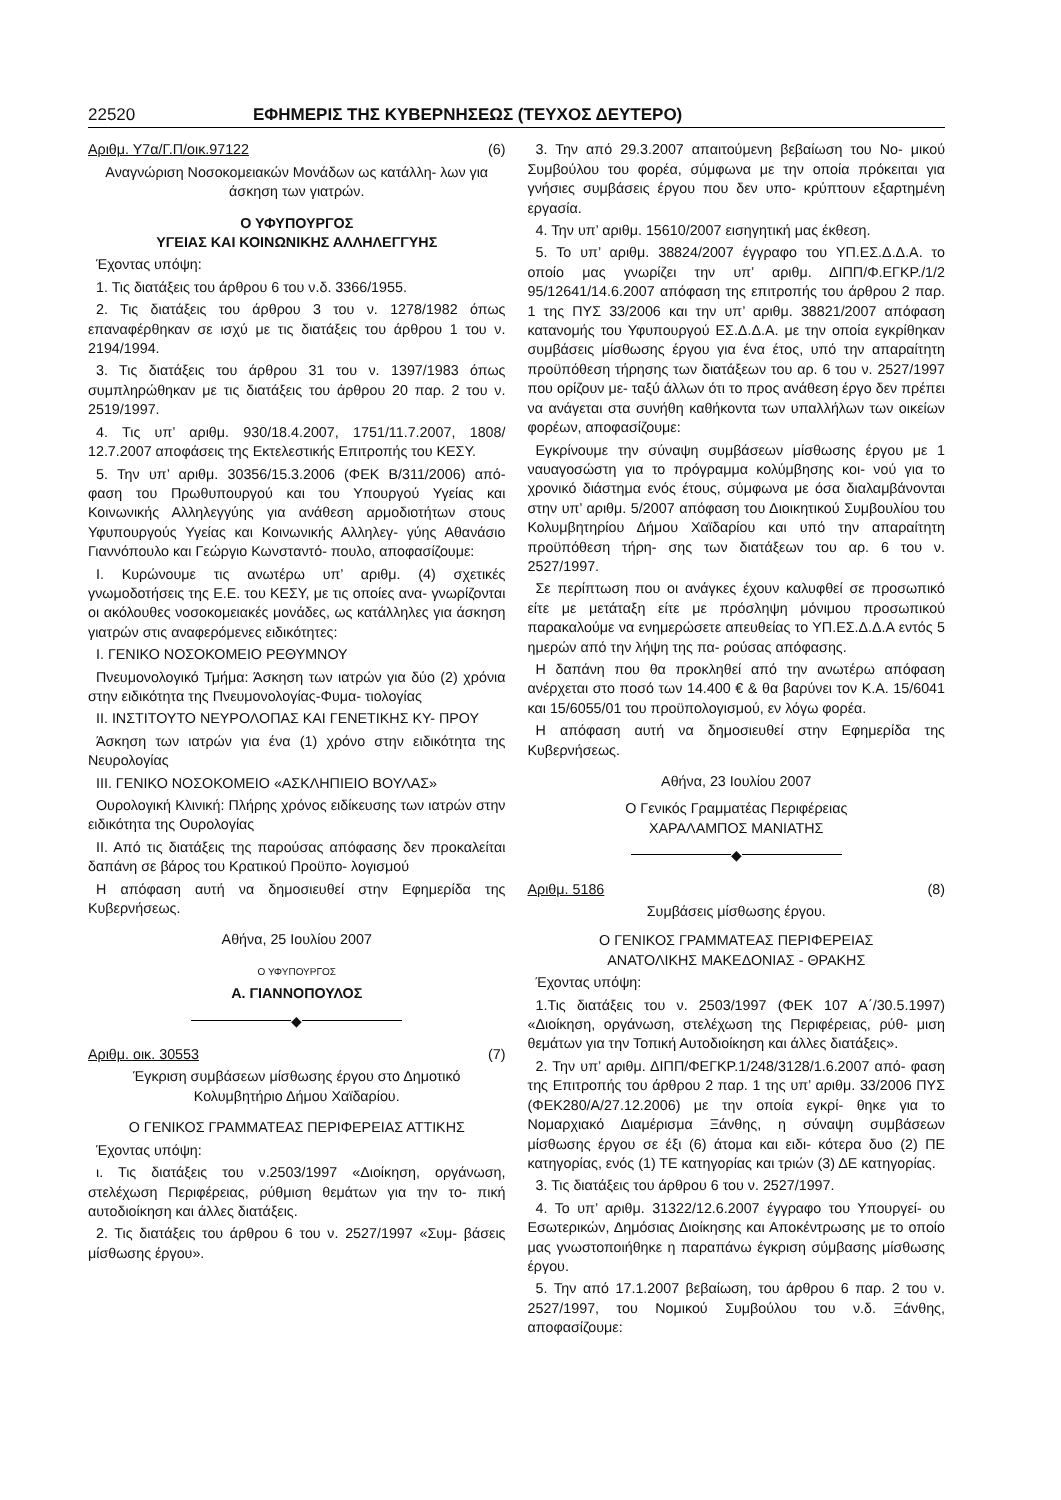22520 ΕΦΗΜΕΡΙΣ ΤΗΣ ΚΥΒΕΡΝΗΣΕΩΣ (ΤΕΥΧΟΣ ΔΕΥΤΕΡΟ)
Αριθμ. Υ7α/Γ.Π/οικ.97122 (6)
Αναγνώριση Νοσοκομειακών Μονάδων ως κατάλλη- λων για άσκηση των γιατρών.
Ο ΥΦΥΠΟΥΡΓΟΣ
ΥΓΕΙΑΣ ΚΑΙ ΚΟΙΝΩΝΙΚΗΣ ΑΛΛΗΛΕΓΓΥΗΣ
Έχοντας υπόψη:
1. Τις διατάξεις του άρθρου 6 του ν.δ. 3366/1955.
2. Τις διατάξεις του άρθρου 3 του ν. 1278/1982 όπως επαναφέρθηκαν σε ισχύ με τις διατάξεις του άρθρου 1 του ν. 2194/1994.
3. Τις διατάξεις του άρθρου 31 του ν. 1397/1983 όπως συμπληρώθηκαν με τις διατάξεις του άρθρου 20 παρ. 2 του ν. 2519/1997.
4. Τις υπ’ αριθμ. 930/18.4.2007, 1751/11.7.2007, 1808/ 12.7.2007 αποφάσεις της Εκτελεστικής Επιτροπής του ΚΕΣΥ.
5. Την υπ’ αριθμ. 30356/15.3.2006 (ΦΕΚ Β/311/2006) από- φαση του Πρωθυπουργού και του Υπουργού Υγείας και Κοινωνικής Αλληλεγγύης για ανάθεση αρμοδιοτήτων στους Υφυπουργούς Υγείας και Κοινωνικής Αλληλεγ- γύης Αθανάσιο Γιαννόπουλο και Γεώργιο Κωνσταντό- πουλο, αποφασίζουμε:
Ι. Κυρώνουμε τις ανωτέρω υπ’ αριθμ. (4) σχετικές γνωμοδοτήσεις της Ε.Ε. του ΚΕΣΥ, με τις οποίες ανα- γνωρίζονται οι ακόλουθες νοσοκομειακές μονάδες, ως κατάλληλες για άσκηση γιατρών στις αναφερόμενες ειδικότητες:
Ι. ΓΕΝΙΚΟ ΝΟΣΟΚΟΜΕΙΟ ΡΕΘΥΜΝΟΥ
Πνευμονολογικό Τμήμα: Άσκηση των ιατρών για δύο (2) χρόνια στην ειδικότητα της Πνευμονολογίας-Φυμα- τιολογίας
ΙΙ. ΙΝΣΤΙΤΟΥΤΟ ΝΕΥΡΟΛΟΠΑΣ ΚΑΙ ΓΕΝΕΤΙΚΗΣ ΚΥ- ΠΡΟΥ
Άσκηση των ιατρών για ένα (1) χρόνο στην ειδικότητα της Νευρολογίας
ΙΙΙ. ΓΕΝΙΚΟ ΝΟΣΟΚΟΜΕΙΟ «ΑΣΚΛΗΠΙΕΙΟ ΒΟΥΛΑΣ»
Ουρολογική Κλινική: Πλήρης χρόνος ειδίκευσης των ιατρών στην ειδικότητα της Ουρολογίας
ΙΙ. Από τις διατάξεις της παρούσας απόφασης δεν προκαλείται δαπάνη σε βάρος του Κρατικού Προϋπο- λογισμού
Η απόφαση αυτή να δημοσιευθεί στην Εφημερίδα της Κυβερνήσεως.
Αθήνα, 25 Ιουλίου 2007
Ο ΥΦΥΠΟΥΡΓΟΣ
Α. ΓΙΑΝΝΟΠΟΥΛΟΣ
◆
Αριθμ. οικ. 30553 (7)
Έγκριση συμβάσεων μίσθωσης έργου στο Δημοτικό Κολυμβητήριο Δήμου Χαϊδαρίου.
Ο ΓΕΝΙΚΟΣ ΓΡΑΜΜΑΤΕΑΣ ΠΕΡΙΦΕΡΕΙΑΣ ΑΤΤΙΚΗΣ
Έχοντας υπόψη:
ι. Τις διατάξεις του ν.2503/1997 «Διοίκηση, οργάνωση, στελέχωση Περιφέρειας, ρύθμιση θεμάτων για την το- πική αυτοδιοίκηση και άλλες διατάξεις.
2. Τις διατάξεις του άρθρου 6 του ν. 2527/1997 «Συμ- βάσεις μίσθωσης έργου».
3. Την από 29.3.2007 απαιτούμενη βεβαίωση του Νο- μικού Συμβούλου του φορέα, σύμφωνα με την οποία πρόκειται για γνήσιες συμβάσεις έργου που δεν υπο- κρύπτουν εξαρτημένη εργασία.
4. Την υπ’ αριθμ. 15610/2007 εισηγητική μας έκθεση.
5. Το υπ’ αριθμ. 38824/2007 έγγραφο του ΥΠ.ΕΣ.Δ.Δ.Α. το οποίο μας γνωρίζει την υπ’ αριθμ. ΔΙΠΠ/Φ.ΕΓΚΡ./1/2 95/12641/14.6.2007 απόφαση της επιτροπής του άρθρου 2 παρ. 1 της ΠΥΣ 33/2006 και την υπ’ αριθμ. 38821/2007 απόφαση κατανομής του Υφυπουργού ΕΣ.Δ.Δ.Α. με την οποία εγκρίθηκαν συμβάσεις μίσθωσης έργου για ένα έτος, υπό την απαραίτητη προϋπόθεση τήρησης των διατάξεων του αρ. 6 του ν. 2527/1997 που ορίζουν με- ταξύ άλλων ότι το προς ανάθεση έργο δεν πρέπει να ανάγεται στα συνήθη καθήκοντα των υπαλλήλων των οικείων φορέων, αποφασίζουμε:
Εγκρίνουμε την σύναψη συμβάσεων μίσθωσης έργου με 1 ναυαγοσώστη για το πρόγραμμα κολύμβησης κοι- νού για το χρονικό διάστημα ενός έτους, σύμφωνα με όσα διαλαμβάνονται στην υπ’ αριθμ. 5/2007 απόφαση του Διοικητικού Συμβουλίου του Κολυμβητηρίου Δήμου Χαϊδαρίου και υπό την απαραίτητη προϋπόθεση τήρη- σης των διατάξεων του αρ. 6 του ν. 2527/1997.
Σε περίπτωση που οι ανάγκες έχουν καλυφθεί σε προσωπικό είτε με μετάταξη είτε με πρόσληψη μόνιμου προσωπικού παρακαλούμε να ενημερώσετε απευθείας το ΥΠ.ΕΣ.Δ.Δ.Α εντός 5 ημερών από την λήψη της πα- ρούσας απόφασης.
Η δαπάνη που θα προκληθεί από την ανωτέρω απόφαση ανέρχεται στο ποσό των 14.400 € & θα βαρύνει τον Κ.Α. 15/6041 και 15/6055/01 του προϋπολογισμού, εν λόγω φορέα.
Η απόφαση αυτή να δημοσιευθεί στην Εφημερίδα της Κυβερνήσεως.
Αθήνα, 23 Ιουλίου 2007
Ο Γενικός Γραμματέας Περιφέρειας
ΧΑΡΑΛΑΜΠΟΣ ΜΑΝΙΑΤΗΣ
◆
Αριθμ. 5186 (8)
Συμβάσεις μίσθωσης έργου.
Ο ΓΕΝΙΚΟΣ ΓΡΑΜΜΑΤΕΑΣ ΠΕΡΙΦΕΡΕΙΑΣ
ΑΝΑΤΟΛΙΚΗΣ ΜΑΚΕΔΟΝΙΑΣ - ΘΡΑΚΗΣ
Έχοντας υπόψη:
1.Τις διατάξεις του ν. 2503/1997 (ΦΕΚ 107 Α΄/30.5.1997) «Διοίκηση, οργάνωση, στελέχωση της Περιφέρειας, ρύθ- μιση θεμάτων για την Τοπική Αυτοδιοίκηση και άλλες διατάξεις».
2. Την υπ’ αριθμ. ΔΙΠΠ/ΦΕΓΚΡ.1/248/3128/1.6.2007 από- φαση της Επιτροπής του άρθρου 2 παρ. 1 της υπ’ αριθμ. 33/2006 ΠΥΣ (ΦΕΚ280/Α/27.12.2006) με την οποία εγκρί- θηκε για το Νομαρχιακό Διαμέρισμα Ξάνθης, η σύναψη συμβάσεων μίσθωσης έργου σε έξι (6) άτομα και ειδι- κότερα δυο (2) ΠΕ κατηγορίας, ενός (1) ΤΕ κατηγορίας και τριών (3) ΔΕ κατηγορίας.
3. Τις διατάξεις του άρθρου 6 του ν. 2527/1997.
4. Το υπ’ αριθμ. 31322/12.6.2007 έγγραφο του Υπουργεί- ου Εσωτερικών, Δημόσιας Διοίκησης και Αποκέντρωσης με το οποίο μας γνωστοποιήθηκε η παραπάνω έγκριση σύμβασης μίσθωσης έργου.
5. Την από 17.1.2007 βεβαίωση, του άρθρου 6 παρ. 2 του ν. 2527/1997, του Νομικού Συμβούλου του ν.δ. Ξάνθης, αποφασίζουμε: